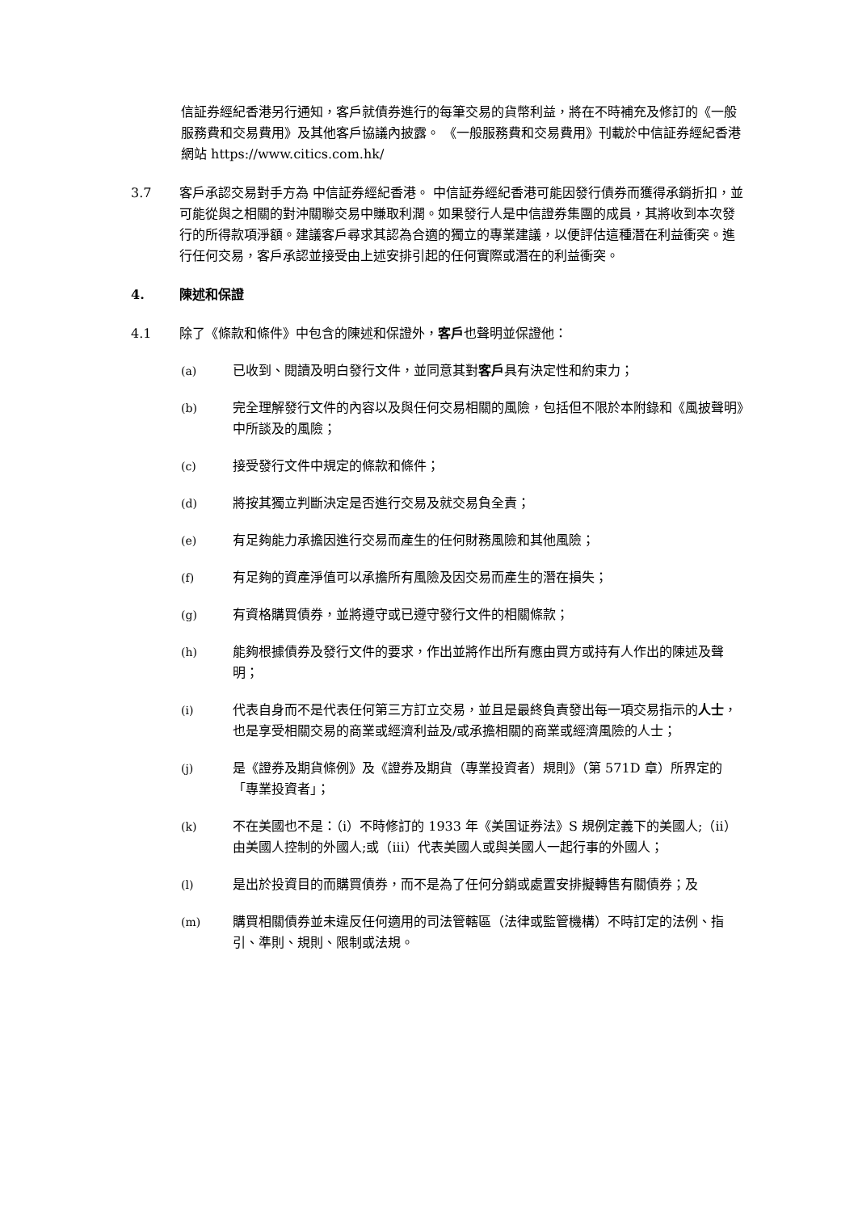信証券經紀香港另行通知，客戶就債券進行的每筆交易的貨幣利益，將在不時補充及修訂的《一般服務費和交易費用》及其他客戶協議內披露。 《一般服務費和交易費用》刊載於中信証券經紀香港網站 https://www.citics.com.hk/
3.7 客戶承認交易對手方為 中信証券經紀香港。 中信証券經紀香港可能因發行債券而獲得承銷折扣，並可能從與之相關的對沖關聯交易中賺取利潤。如果發行人是中信證券集團的成員，其將收到本次發行的所得款項淨額。建議客戶尋求其認為合適的獨立的專業建議，以便評估這種潛在利益衝突。進行任何交易，客戶承認並接受由上述安排引起的任何實際或潛在的利益衝突。
4. 陳述和保證
4.1 除了《條款和條件》中包含的陳述和保證外，客戶也聲明並保證他：
(a) 已收到、閱讀及明白發行文件，並同意其對客戶具有決定性和約束力；
(b) 完全理解發行文件的內容以及與任何交易相關的風險，包括但不限於本附錄和《風披聲明》中所談及的風險；
(c) 接受發行文件中規定的條款和條件；
(d) 將按其獨立判斷決定是否進行交易及就交易負全責；
(e) 有足夠能力承擔因進行交易而產生的任何財務風險和其他風險；
(f) 有足夠的資產淨值可以承擔所有風險及因交易而產生的潛在損失；
(g) 有資格購買債券，並將遵守或已遵守發行文件的相關條款；
(h) 能夠根據債券及發行文件的要求，作出並將作出所有應由買方或持有人作出的陳述及聲明；
(i) 代表自身而不是代表任何第三方訂立交易，並且是最終負責發出每一項交易指示的人士，也是享受相關交易的商業或經濟利益及/或承擔相關的商業或經濟風險的人士；
(j) 是《證券及期貨條例》及《證券及期貨（專業投資者）規則》（第 571D 章）所界定的「專業投資者」；
(k) 不在美國也不是：（i）不時修訂的 1933 年《美国证券法》S 規例定義下的美國人;（ii）由美國人控制的外國人;或（iii）代表美國人或與美國人一起行事的外國人；
(l) 是出於投資目的而購買債券，而不是為了任何分銷或處置安排擬轉售有關債券；及
(m) 購買相關債券並未違反任何適用的司法管轄區（法律或監管機構）不時訂定的法例、指引、準則、規則、限制或法規。